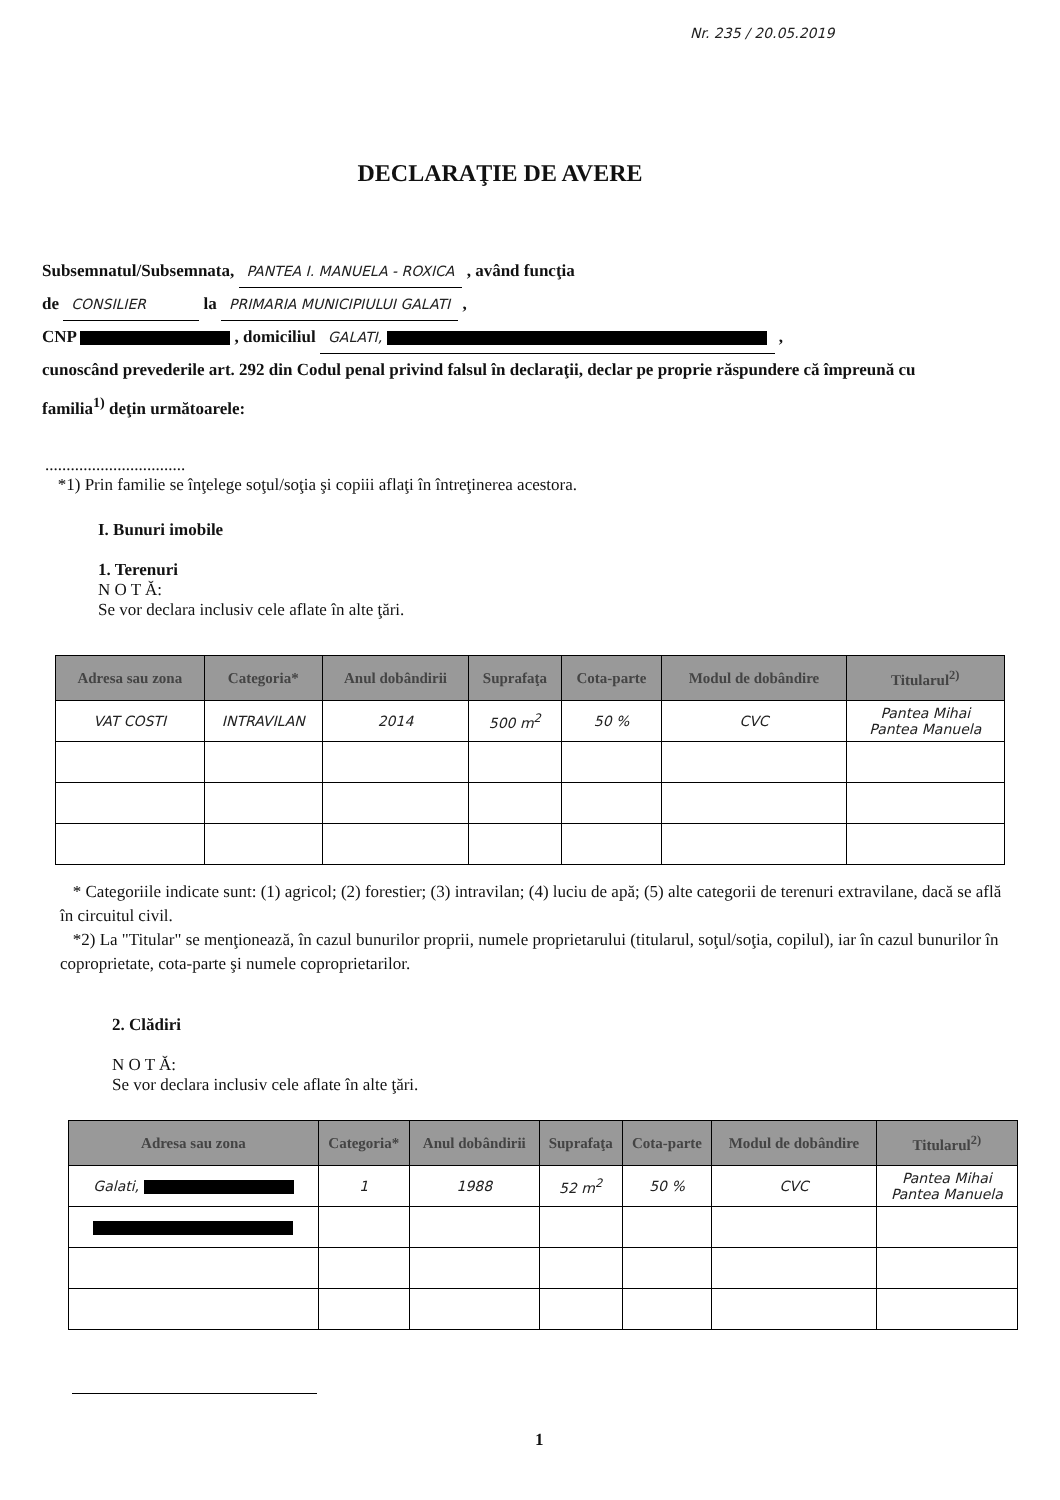Nr. 235 / 20.05.2019
DECLARAŢIE DE AVERE
Subsemnatul/Subsemnata, PANTEA I. MANUELA - ROXICA , având funcţia
de CONSILIER la PRIMARIA MUNICIPIULUI GALATI ,
CNP , domiciliul GALATI, ,
cunoscând prevederile art. 292 din Codul penal privind falsul în declaraţii, declar pe proprie răspundere că împreună cu familia<sup>1)</sup> deţin următoarele:
.................................
*1) Prin familie se înţelege soţul/soţia şi copiii aflaţi în întreţinerea acestora.
I. Bunuri imobile
1. Terenuri
N O T Ă:
Se vor declara inclusiv cele aflate în alte ţări.
| Adresa sau zona | Categoria* | Anul dobândirii | Suprafaţa | Cota-parte | Modul de dobândire | Titularul<sup>2)</sup> |
| --- | --- | --- | --- | --- | --- | --- |
| VAT COSTI | INTRAVILAN | 2014 | 500 m<sup>2</sup> | 50 % | CVC | Pantea Mihai Pantea Manuela |
* Categoriile indicate sunt: (1) agricol; (2) forestier; (3) intravilan; (4) luciu de apă; (5) alte categorii de terenuri extravilane, dacă se află în circuitul civil.
*2) La "Titular" se menţionează, în cazul bunurilor proprii, numele proprietarului (titularul, soţul/soţia, copilul), iar în cazul bunurilor în coproprietate, cota-parte şi numele coproprietarilor.
2. Clădiri
N O T Ă:
Se vor declara inclusiv cele aflate în alte ţări.
| Adresa sau zona | Categoria* | Anul dobândirii | Suprafaţa | Cota-parte | Modul de dobândire | Titularul<sup>2)</sup> |
| --- | --- | --- | --- | --- | --- | --- |
| Galati, | 1 | 1988 | 52 m<sup>2</sup> | 50 % | CVC | Pantea Mihai Pantea Manuela |
1